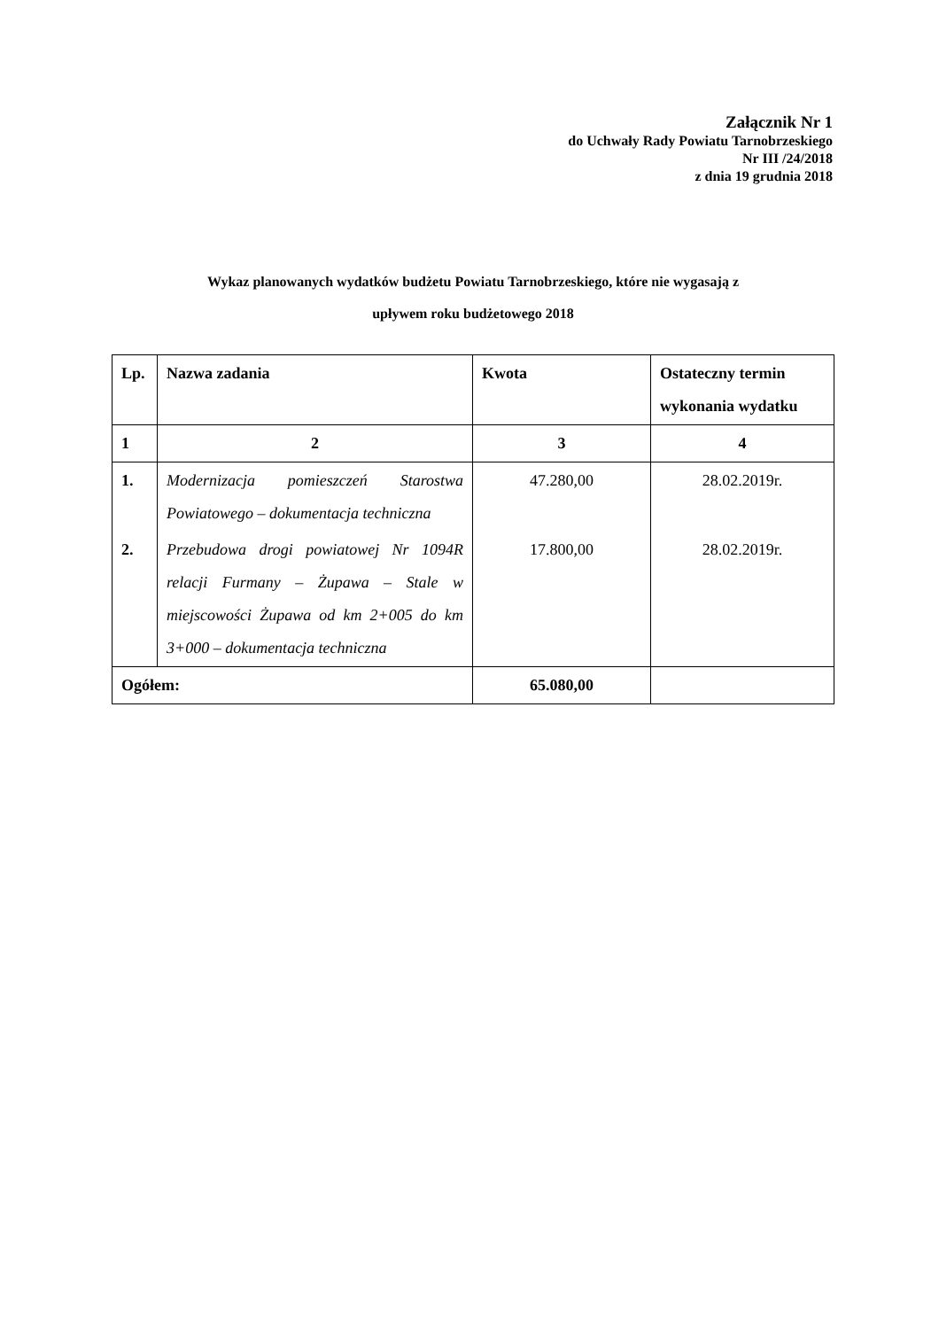Załącznik Nr 1
do Uchwały Rady Powiatu Tarnobrzeskiego
Nr III /24/2018
z dnia 19 grudnia 2018
Wykaz planowanych wydatków budżetu Powiatu Tarnobrzeskiego, które nie wygasają z
upływem roku budżetowego 2018
| Lp. | Nazwa zadania | Kwota | Ostateczny termin wykonania wydatku |
| --- | --- | --- | --- |
| 1 | 2 | 3 | 4 |
| 1. | Modernizacja pomieszczeń Starostwa Powiatowego – dokumentacja techniczna | 47.280,00 | 28.02.2019r. |
| 2. | Przebudowa drogi powiatowej Nr 1094R relacji Furmany – Żupawa – Stale w miejscowości Żupawa od km 2+005 do km 3+000 – dokumentacja techniczna | 17.800,00 | 28.02.2019r. |
| Ogółem: | | 65.080,00 | |